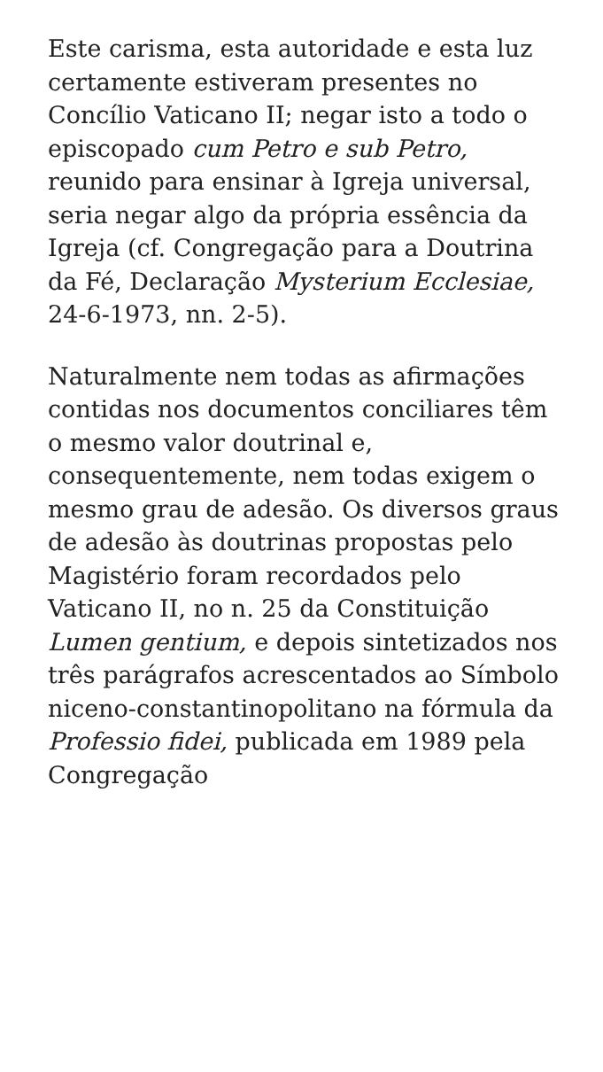Este carisma, esta autoridade e esta luz certamente estiveram presentes no Concílio Vaticano II; negar isto a todo o episcopado cum Petro e sub Petro, reunido para ensinar à Igreja universal, seria negar algo da própria essência da Igreja (cf. Congregação para a Doutrina da Fé, Declaração Mysterium Ecclesiae, 24-6-1973, nn. 2-5).
Naturalmente nem todas as afirmações contidas nos documentos conciliares têm o mesmo valor doutrinal e, consequentemente, nem todas exigem o mesmo grau de adesão. Os diversos graus de adesão às doutrinas propostas pelo Magistério foram recordados pelo Vaticano II, no n. 25 da Constituição Lumen gentium, e depois sintetizados nos três parágrafos acrescentados ao Símbolo niceno-constantinopolitano na fórmula da Professio fidei, publicada em 1989 pela Congregação